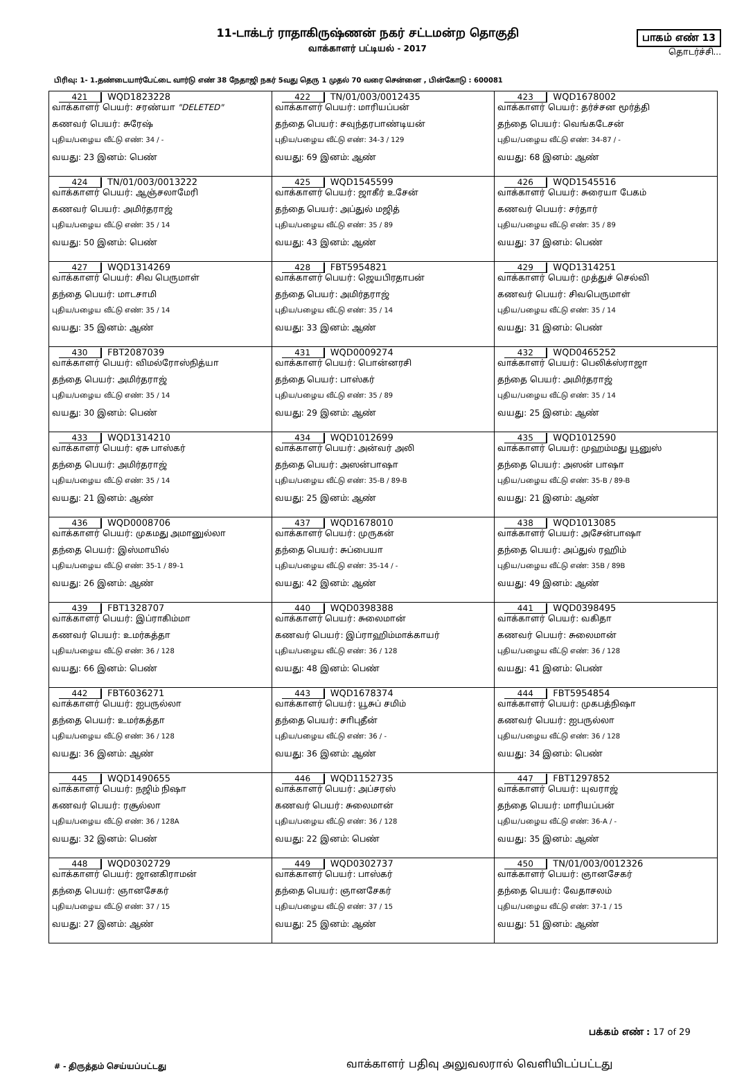11-டாக்டர் ராதாகிருஷ்ணன் நகர் சட்டமன்ற தொகுதி
வாக்காளர் பட்டியல் - 2017
பாகம் எண் 13
தொடர்ச்சி...
பிரிவு: 1- 1.தண்டையார்பேட்டை வார்டு எண் 38 நேதாஜி நகர் 5வது தெரு 1 முதல் 70 வரை சென்னை , பின்கோடு : 600081
| 421 WQD1823228 வாக்காளர் பெயர்: சரண்யா "DELETED" கணவர் பெயர்: சுரேஷ் புதிய/பழைய வீட்டு எண்: 34 / - வயது: 23 இனம்: பெண் | 422 TN/01/003/0012435 வாக்காளர் பெயர்: மாரியப்பன் தந்தை பெயர்: சவுந்தரபாண்டியன் புதிய/பழைய வீட்டு எண்: 34-3 / 129 வயது: 69 இனம்: ஆண் | 423 WQD1678002 வாக்காளர் பெயர்: தர்ச்சன மூர்த்தி தந்தை பெயர்: வெங்கடேசன் புதிய/பழைய வீட்டு எண்: 34-87 / - வயது: 68 இனம்: ஆண் |
| 424 TN/01/003/0013222 வாக்காளர் பெயர்: ஆஞ்சலாமேரி கணவர் பெயர்: அமிர்தராஜ் புதிய/பழைய வீட்டு எண்: 35 / 14 வயது: 50 இனம்: பெண் | 425 WQD1545599 வாக்காளர் பெயர்: ஜாகீர் உசேன் தந்தை பெயர்: அப்துல் மஜித் புதிய/பழைய வீட்டு எண்: 35 / 89 வயது: 43 இனம்: ஆண் | 426 WQD1545516 வாக்காளர் பெயர்: சுரையா பேகம் கணவர் பெயர்: சர்தார் புதிய/பழைய வீட்டு எண்: 35 / 89 வயது: 37 இனம்: பெண் |
| 427 WQD1314269 வாக்காளர் பெயர்: சிவ பெருமாள் தந்தை பெயர்: மாடசாமி புதிய/பழைய வீட்டு எண்: 35 / 14 வயது: 35 இனம்: ஆண் | 428 FBT5954821 வாக்காளர் பெயர்: ஜெயபிரதாபன் தந்தை பெயர்: அமிர்தராஜ் புதிய/பழைய வீட்டு எண்: 35 / 14 வயது: 33 இனம்: ஆண் | 429 WQD1314251 வாக்காளர் பெயர்: முத்துச் செல்வி கணவர் பெயர்: சிவபெருமாள் புதிய/பழைய வீட்டு எண்: 35 / 14 வயது: 31 இனம்: பெண் |
| 430 FBT2087039 வாக்காளர் பெயர்: விமல்ரோஸ்நித்யா தந்தை பெயர்: அமிர்தராஜ் புதிய/பழைய வீட்டு எண்: 35 / 14 வயது: 30 இனம்: பெண் | 431 WQD0009274 வாக்காளர் பெயர்: பொன்னரசி தந்தை பெயர்: பாஸ்கர் புதிய/பழைய வீட்டு எண்: 35 / 89 வயது: 29 இனம்: ஆண் | 432 WQD0465252 வாக்காளர் பெயர்: பெலிக்ஸ்ராஜா தந்தை பெயர்: அமிர்தராஜ் புதிய/பழைய வீட்டு எண்: 35 / 14 வயது: 25 இனம்: ஆண் |
| 433 WQD1314210 வாக்காளர் பெயர்: ஏசு பாஸ்கர் தந்தை பெயர்: அமிர்தராஜ் புதிய/பழைய வீட்டு எண்: 35 / 14 வயது: 21 இனம்: ஆண் | 434 WQD1012699 வாக்காளர் பெயர்: அன்வர் அலி தந்தை பெயர்: அஸன்பாஷா புதிய/பழைய வீட்டு எண்: 35-B / 89-B வயது: 25 இனம்: ஆண் | 435 WQD1012590 வாக்காளர் பெயர்: முஹம்மது யூனுஸ் தந்தை பெயர்: அஸன் பாஷா புதிய/பழைய வீட்டு எண்: 35-B / 89-B வயது: 21 இனம்: ஆண் |
| 436 WQD0008706 வாக்காளர் பெயர்: முகமது அமானுல்லா தந்தை பெயர்: இஸ்மாயில் புதிய/பழைய வீட்டு எண்: 35-1 / 89-1 வயது: 26 இனம்: ஆண் | 437 WQD1678010 வாக்காளர் பெயர்: முருகன் தந்தை பெயர்: சுப்பையா புதிய/பழைய வீட்டு எண்: 35-14 / - வயது: 42 இனம்: ஆண் | 438 WQD1013085 வாக்காளர் பெயர்: அசேன்பாஷா தந்தை பெயர்: அப்துல் ரஹிம் புதிய/பழைய வீட்டு எண்: 35B / 89B வயது: 49 இனம்: ஆண் |
| 439 FBT1328707 வாக்காளர் பெயர்: இப்ராகிம்மா கணவர் பெயர்: உமர்கத்தா புதிய/பழைய வீட்டு எண்: 36 / 128 வயது: 66 இனம்: பெண் | 440 WQD0398388 வாக்காளர் பெயர்: சுலைமான் கணவர் பெயர்: இப்ராஹிம்மாக்காயர் புதிய/பழைய வீட்டு எண்: 36 / 128 வயது: 48 இனம்: பெண் | 441 WQD0398495 வாக்காளர் பெயர்: வகிதா கணவர் பெயர்: சுலைமான் புதிய/பழைய வீட்டு எண்: 36 / 128 வயது: 41 இனம்: பெண் |
| 442 FBT6036271 வாக்காளர் பெயர்: ஐபருல்லா தந்தை பெயர்: உமர்கத்தா புதிய/பழைய வீட்டு எண்: 36 / 128 வயது: 36 இனம்: ஆண் | 443 WQD1678374 வாக்காளர் பெயர்: யூசுப் சமிம் தந்தை பெயர்: சாிபுதீன் புதிய/பழைய வீட்டு எண்: 36 / - வயது: 36 இனம்: ஆண் | 444 FBT5954854 வாக்காளர் பெயர்: முகபத்நிஷா கணவர் பெயர்: ஐபருல்லா புதிய/பழைய வீட்டு எண்: 36 / 128 வயது: 34 இனம்: பெண் |
| 445 WQD1490655 வாக்காளர் பெயர்: நஜிம் நிஷா கணவர் பெயர்: ரசூல்லா புதிய/பழைய வீட்டு எண்: 36 / 128A வயது: 32 இனம்: பெண் | 446 WQD1152735 வாக்காளர் பெயர்: அப்சரஸ் கணவர் பெயர்: சுலைமான் புதிய/பழைய வீட்டு எண்: 36 / 128 வயது: 22 இனம்: பெண் | 447 FBT1297852 வாக்காளர் பெயர்: யுவராஜ் தந்தை பெயர்: மாரியப்பன் புதிய/பழைய வீட்டு எண்: 36-A / - வயது: 35 இனம்: ஆண் |
| 448 WQD0302729 வாக்காளர் பெயர்: ஜானகிராமன் தந்தை பெயர்: ஞானசேகர் புதிய/பழைய வீட்டு எண்: 37 / 15 வயது: 27 இனம்: ஆண் | 449 WQD0302737 வாக்காளர் பெயர்: பாஸ்கர் தந்தை பெயர்: ஞானசேகர் புதிய/பழைய வீட்டு எண்: 37 / 15 வயது: 25 இனம்: ஆண் | 450 TN/01/003/0012326 வாக்காளர் பெயர்: ஞானசேகர் தந்தை பெயர்: வேதாசலம் புதிய/பழைய வீட்டு எண்: 37-1 / 15 வயது: 51 இனம்: ஆண் |
பக்கம் எண் : 17 of 29
# - திருத்தம் செய்யப்பட்டது
வாக்காளர் பதிவு அலுவலரால் வெளியிடப்பட்டது